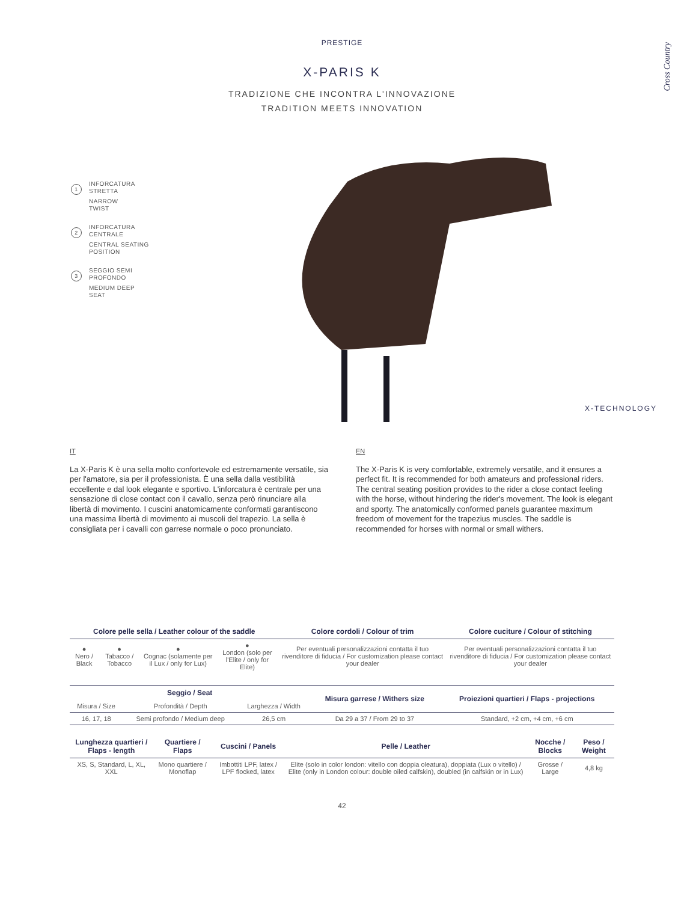Cross Country
PRESTIGE
X-PARIS K
TRADIZIONE CHE INCONTRA L'INNOVAZIONE
TRADITION MEETS INNOVATION
1
INFORCATURA
STRETTA
NARROW
TWIST
2
INFORCATURA
CENTRALE
CENTRAL SEATING
POSITION
3
SEGGIO SEMI
PROFONDO
MEDIUM DEEP
SEAT
X-TECHNOLOGY
IT
La X-Paris K è una sella molto confortevole ed estremamente versatile, sia per l'amatore, sia per il professionista. È una sella dalla vestibilità eccellente e dal look elegante e sportivo. L'inforcatura è centrale per una sensazione di close contact con il cavallo, senza però rinunciare alla libertà di movimento. I cuscini anatomicamente conformati garantiscono una massima libertà di movimento ai muscoli del trapezio. La sella è consigliata per i cavalli con garrese normale o poco pronunciato.
EN
The X-Paris K is very comfortable, extremely versatile, and it ensures a perfect fit. It is recommended for both amateurs and professional riders. The central seating position provides to the rider a close contact feeling with the horse, without hindering the rider's movement. The look is elegant and sporty. The anatomically conformed panels guarantee maximum freedom of movement for the trapezius muscles. The saddle is recommended for horses with normal or small withers.
| Colore pelle sella / Leather colour of the saddle | | | | Colore cordoli / Colour of trim | Colore cuciture / Colour of stitching |
| --- | --- | --- | --- | --- | --- |
| ● Nero / Black | ● Tabacco / Tobacco | ● Cognac (solamente per il Lux / only for Lux) | ● London (solo per l'Elite / only for Elite) | Per eventuali personalizzazioni contatta il tuo rivenditore di fiducia / For customization please contact your dealer | Per eventuali personalizzazioni contatta il tuo rivenditore di fiducia / For customization please contact your dealer |
| Seggio / Seat | | | Misura garrese / Withers size | Proiezioni quartieri / Flaps - projections |
| --- | --- | --- | --- | --- |
| Misura / Size | Profondità / Depth | Larghezza / Width | | |
| 16, 17, 18 | Semi profondo / Medium deep | 26,5 cm | Da 29 a 37 / From 29 to 37 | Standard, +2 cm, +4 cm, +6 cm |
| Lunghezza quartieri / Flaps - length | Quartiere / Flaps | Cuscini / Panels | Pelle / Leather | Nocche / Blocks | Peso / Weight |
| --- | --- | --- | --- | --- | --- |
| XS, S, Standard, L, XL, XXL | Mono quartiere / Monoflap | Imbottiti LPF, latex / LPF flocked, latex | Elite (solo in color london: vitello con doppia oleatura), doppiata (Lux o vitello) / Elite (only in London colour: double oiled calfskin), doubled (in calfskin or in Lux) | Grosse / Large | 4,8 kg |
42